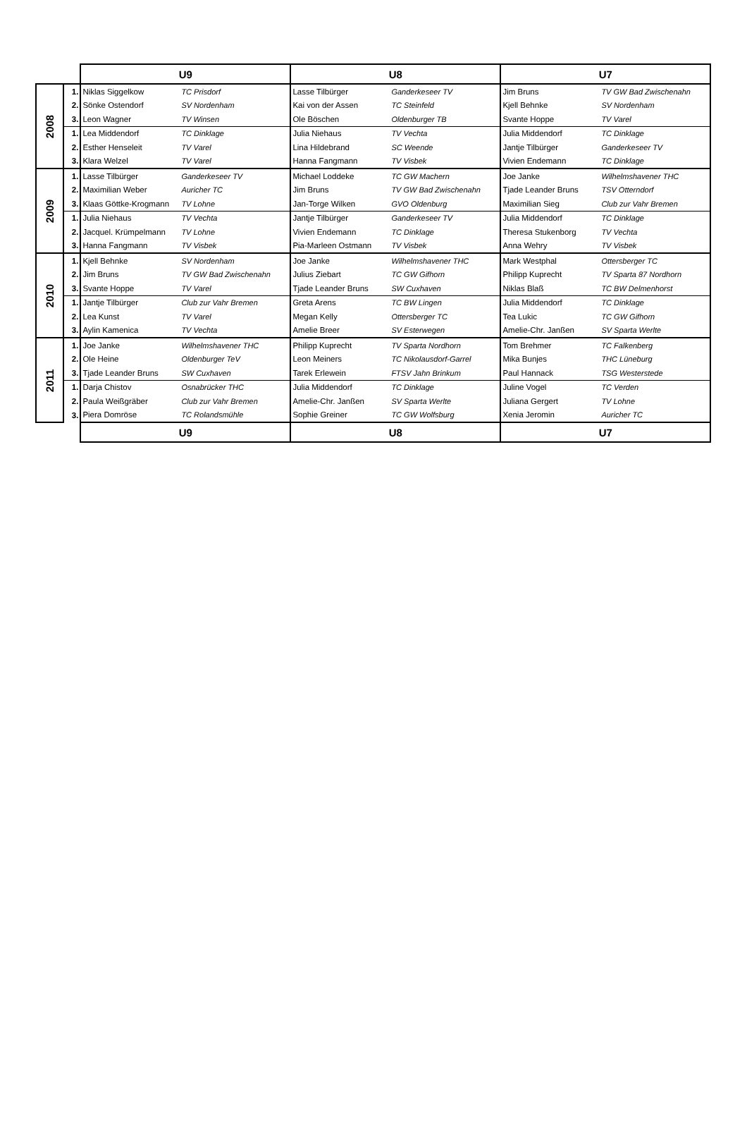| | | U9 | | U8 | | U7 | |
| --- | --- | --- | --- | --- | --- | --- | --- |
| 2008 | 1. | Niklas Siggelkow | TC Prisdorf | Lasse Tilbürger | Ganderkeseer TV | Jim Bruns | TV GW Bad Zwischenahn |
| | 2. | Sönke Ostendorf | SV Nordenham | Kai von der Assen | TC Steinfeld | Kjell Behnke | SV Nordenham |
| | 3. | Leon Wagner | TV Winsen | Ole Böschen | Oldenburger TB | Svante Hoppe | TV Varel |
| | 1. | Lea Middendorf | TC Dinklage | Julia Niehaus | TV Vechta | Julia Middendorf | TC Dinklage |
| | 2. | Esther Henseleit | TV Varel | Lina Hildebrand | SC Weende | Jantje Tilbürger | Ganderkeseer TV |
| | 3. | Klara Welzel | TV Varel | Hanna Fangmann | TV Visbek | Vivien Endemann | TC Dinklage |
| 2009 | 1. | Lasse Tilbürger | Ganderkeseer TV | Michael Loddeke | TC GW Machern | Joe Janke | Wilhelmshavener THC |
| | 2. | Maximilian Weber | Auricher TC | Jim Bruns | TV GW Bad Zwischenahn | Tjade Leander Bruns | TSV Otterndorf |
| | 3. | Klaas Göttke-Krogmann | TV Lohne | Jan-Torge Wilken | GVO Oldenburg | Maximilian Sieg | Club zur Vahr Bremen |
| | 1. | Julia Niehaus | TV Vechta | Jantje Tilbürger | Ganderkeseer TV | Julia Middendorf | TC Dinklage |
| | 2. | Jacquel. Krümpelmann | TV Lohne | Vivien Endemann | TC Dinklage | Theresa Stukenborg | TV Vechta |
| | 3. | Hanna Fangmann | TV Visbek | Pia-Marleen Ostmann | TV Visbek | Anna Wehry | TV Visbek |
| 2010 | 1. | Kjell Behnke | SV Nordenham | Joe Janke | Wilhelmshavener THC | Mark Westphal | Ottersberger TC |
| | 2. | Jim Bruns | TV GW Bad Zwischenahn | Julius Ziebart | TC GW Gifhorn | Philipp Kuprecht | TV Sparta 87 Nordhorn |
| | 3. | Svante Hoppe | TV Varel | Tjade Leander Bruns | SW Cuxhaven | Niklas Blaß | TC BW Delmenhorst |
| | 1. | Jantje Tilbürger | Club zur Vahr Bremen | Greta Arens | TC BW Lingen | Julia Middendorf | TC Dinklage |
| | 2. | Lea Kunst | TV Varel | Megan Kelly | Ottersberger TC | Tea Lukic | TC GW Gifhorn |
| | 3. | Aylin Kamenica | TV Vechta | Amelie Breer | SV Esterwegen | Amelie-Chr. Janßen | SV Sparta Werlte |
| 2011 | 1. | Joe Janke | Wilhelmshavener THC | Philipp Kuprecht | TV Sparta Nordhorn | Tom Brehmer | TC Falkenberg |
| | 2. | Ole Heine | Oldenburger TeV | Leon Meiners | TC Nikolausdorf-Garrel | Mika Bunjes | THC Lüneburg |
| | 3. | Tjade Leander Bruns | SW Cuxhaven | Tarek Erlewein | FTSV Jahn Brinkum | Paul Hannack | TSG Westerstede |
| | 1. | Darja Chistov | Osnabrücker THC | Julia Middendorf | TC Dinklage | Juline Vogel | TC Verden |
| | 2. | Paula Weißgräber | Club zur Vahr Bremen | Amelie-Chr. Janßen | SV Sparta Werlte | Juliana Gergert | TV Lohne |
| | 3. | Piera Domröse | TC Rolandsmühle | Sophie Greiner | TC GW Wolfsburg | Xenia Jeromin | Auricher TC |
| | | U9 | | U8 | | U7 | |